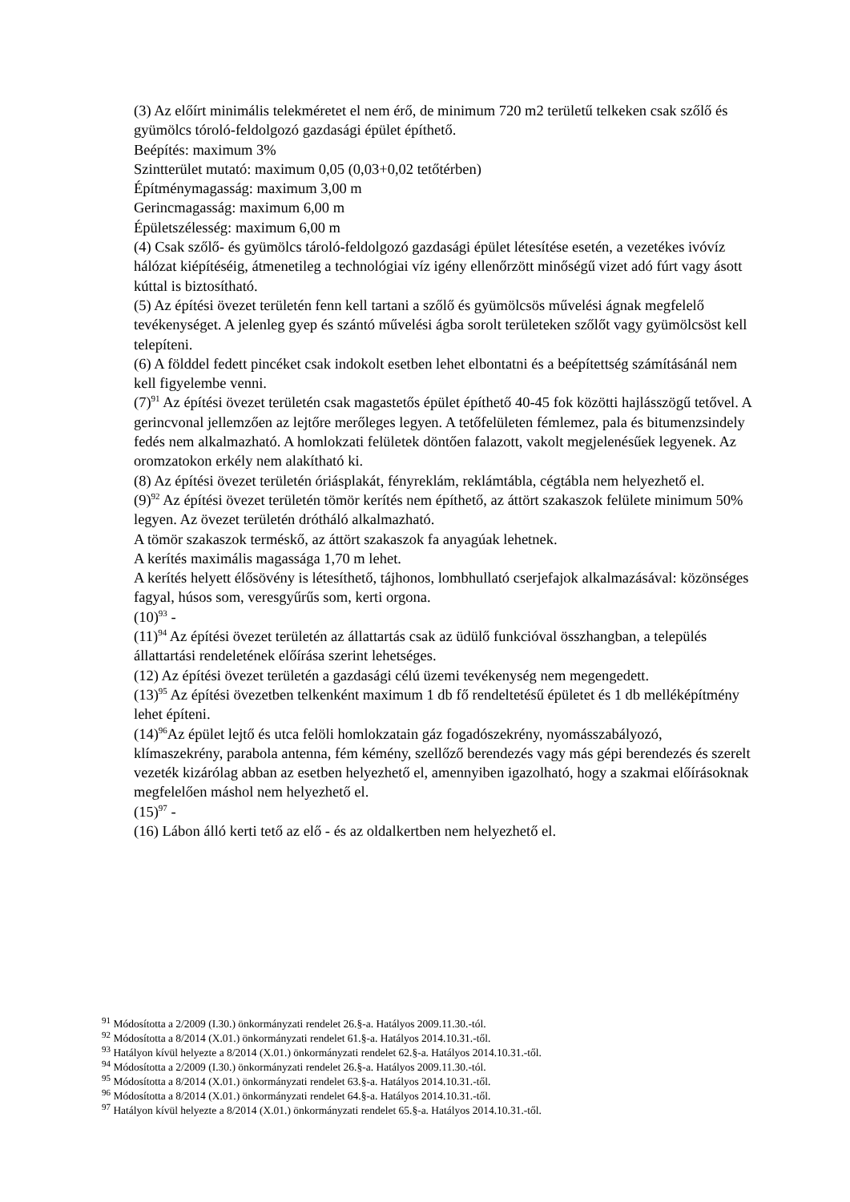(3) Az előírt minimális telekméretet el nem érő, de minimum 720 m2 területű telkeken csak szőlő és gyümölcs tóroló-feldolgozó gazdasági épület építhető.
Beépítés: maximum 3%
Szintterület mutató: maximum 0,05 (0,03+0,02 tetőtérben)
Építménymagasság: maximum 3,00 m
Gerincmagasság: maximum 6,00 m
Épületszélesség: maximum 6,00 m
(4) Csak szőlő- és gyümölcs tároló-feldolgozó gazdasági épület létesítése esetén, a vezetékes ivóvíz hálózat kiépítéséig, átmenetileg a technológiai víz igény ellenőrzött minőségű vizet adó fúrt vagy ásott kúttal is biztosítható.
(5) Az építési övezet területén fenn kell tartani a szőlő és gyümölcsös művelési ágnak megfelelő tevékenységet. A jelenleg gyep és szántó művelési ágba sorolt területeken szőlőt vagy gyümölcsöst kell telepíteni.
(6) A földdel fedett pincéket csak indokolt esetben lehet elbontatni és a beépítettség számításánál nem kell figyelembe venni.
(7)<sup>91</sup> Az építési övezet területén csak magastetős épület építhető 40-45 fok közötti hajlásszögű tetővel. A gerincvonal jellemzően az lejtőre merőleges legyen. A tetőfelületen fémlemez, pala és bitumenzsindely fedés nem alkalmazható. A homlokzati felületek döntően falazott, vakolt megjelenésűek legyenek. Az oromzatokon erkély nem alakítható ki.
(8) Az építési övezet területén óriásplakát, fényreklám, reklámtábla, cégtábla nem helyezhető el.
(9)<sup>92</sup> Az építési övezet területén tömör kerítés nem építhető, az áttört szakaszok felülete minimum 50% legyen. Az övezet területén drótháló alkalmazható.
A tömör szakaszok terméskő, az áttört szakaszok fa anyagúak lehetnek.
A kerítés maximális magassága 1,70 m lehet.
A kerítés helyett élősövény is létesíthető, tájhonos, lombhullató cserjefajok alkalmazásával: közönséges fagyal, húsos som, veresgyűrűs som, kerti orgona.
(10)<sup>93</sup> -
(11)<sup>94</sup> Az építési övezet területén az állattartás csak az üdülő funkcióval összhangban, a település állattartási rendeletének előírása szerint lehetséges.
(12) Az építési övezet területén a gazdasági célú üzemi tevékenység nem megengedett.
(13)<sup>95</sup> Az építési övezetben telkenként maximum 1 db fő rendeltetésű épületet és 1 db melléképítmény lehet építeni.
(14)<sup>96</sup>Az épület lejtő és utca felöli homlokzatain gáz fogadószekrény, nyomásszabályozó, klímaszekrény, parabola antenna, fém kémény, szellőző berendezés vagy más gépi berendezés és szerelt vezeték kizárólag abban az esetben helyezhető el, amennyiben igazolható, hogy a szakmai előírásoknak megfelelően máshol nem helyezhető el.
(15)<sup>97</sup> -
(16) Lábon álló kerti tető az elő - és az oldalkertben nem helyezhető el.
<sup>91</sup> Módosította a 2/2009 (I.30.) önkormányzati rendelet 26.§-a. Hatályos 2009.11.30.-tól.
<sup>92</sup> Módosította a 8/2014 (X.01.) önkormányzati rendelet 61.§-a. Hatályos 2014.10.31.-től.
<sup>93</sup> Hatályon kívül helyezte a 8/2014 (X.01.) önkormányzati rendelet 62.§-a. Hatályos 2014.10.31.-től.
<sup>94</sup> Módosította a 2/2009 (I.30.) önkormányzati rendelet 26.§-a. Hatályos 2009.11.30.-tól.
<sup>95</sup> Módosította a 8/2014 (X.01.) önkormányzati rendelet 63.§-a. Hatályos 2014.10.31.-től.
<sup>96</sup> Módosította a 8/2014 (X.01.) önkormányzati rendelet 64.§-a. Hatályos 2014.10.31.-től.
<sup>97</sup> Hatályon kívül helyezte a 8/2014 (X.01.) önkormányzati rendelet 65.§-a. Hatályos 2014.10.31.-től.